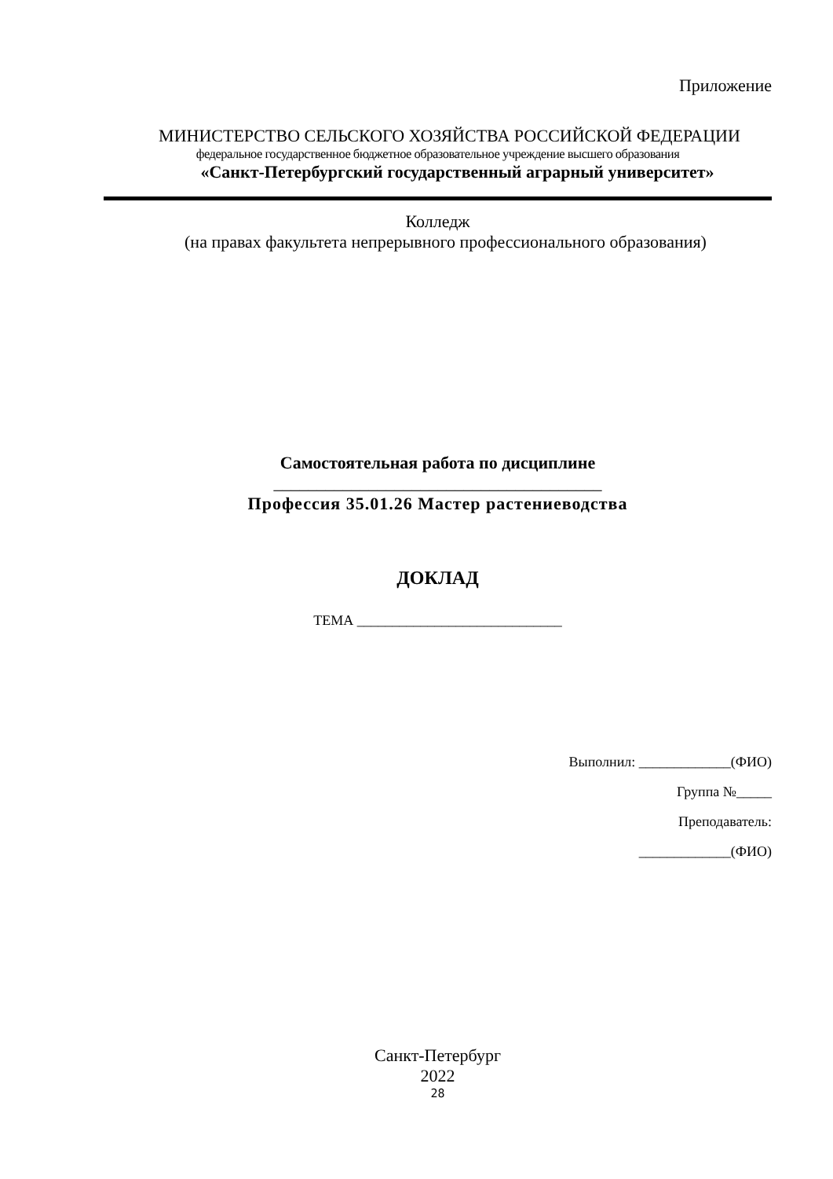Приложение
МИНИСТЕРСТВО СЕЛЬСКОГО ХОЗЯЙСТВА РОССИЙСКОЙ ФЕДЕРАЦИИ
федеральное государственное бюджетное образовательное учреждение высшего образования
«Санкт-Петербургский государственный аграрный университет»
Колледж
(на правах факультета непрерывного профессионального образования)
Самостоятельная работа по дисциплине
______________________________________
Профессия 35.01.26 Мастер растениеводства
ДОКЛАД
ТЕМА _____________________________
Выполнил: _____________(ФИО)
Группа №_____
Преподаватель:
_____________(ФИО)
Санкт-Петербург
2022
28